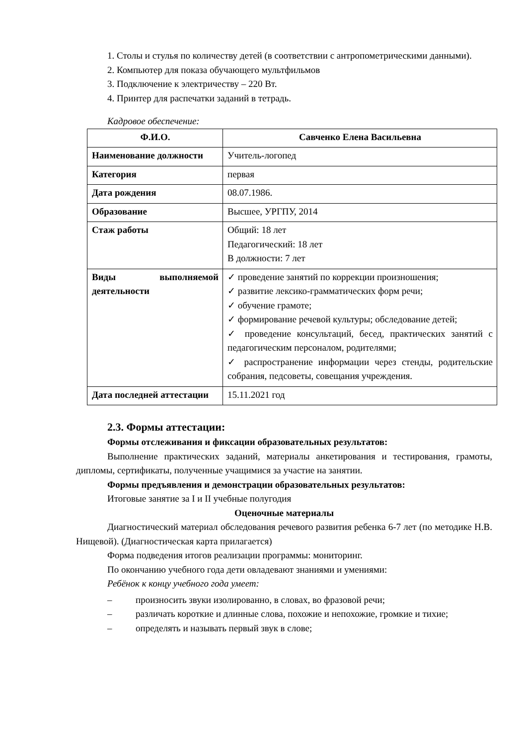1. Столы и стулья по количеству детей (в соответствии с антропометрическими данными).
2. Компьютер для показа обучающего мультфильмов
3. Подключение к электричеству – 220 Вт.
4. Принтер для распечатки заданий в тетрадь.
Кадровое обеспечение:
| Ф.И.О. | Савченко Елена Васильевна |
| Наименование должности | Учитель-логопед |
| Категория | первая |
| Дата рождения | 08.07.1986. |
| Образование | Высшее, УРГПУ, 2014 |
| Стаж работы | Общий: 18 лет Педагогический: 18 лет В должности: 7 лет |
| Виды выполняемой деятельности | ✓ проведение занятий по коррекции произношения; ✓ развитие лексико-грамматических форм речи; ✓ обучение грамоте; ✓ формирование речевой культуры; обследование детей; ✓ проведение консультаций, бесед, практических занятий с педагогическим персоналом, родителями; ✓ распространение информации через стенды, родительские собрания, педсоветы, совещания учреждения. |
| Дата последней аттестации | 15.11.2021 год |
2.3. Формы аттестации:
Формы отслеживания и фиксации образовательных результатов:
Выполнение практических заданий, материалы анкетирования и тестирования, грамоты, дипломы, сертификаты, полученные учащимися за участие на занятии.
Формы предъявления и демонстрации образовательных результатов:
Итоговые занятие за I и II учебные полугодия
Оценочные материалы
Диагностический материал обследования речевого развития ребенка 6-7 лет (по методике Н.В. Нищевой). (Диагностическая карта прилагается)
Форма подведения итогов реализации программы: мониторинг.
По окончанию учебного года дети овладевают знаниями и умениями:
Ребёнок к концу учебного года умеет:
– произносить звуки изолированно, в словах, во фразовой речи;
– различать короткие и длинные слова, похожие и непохожие, громкие и тихие;
– определять и называть первый звук в слове;